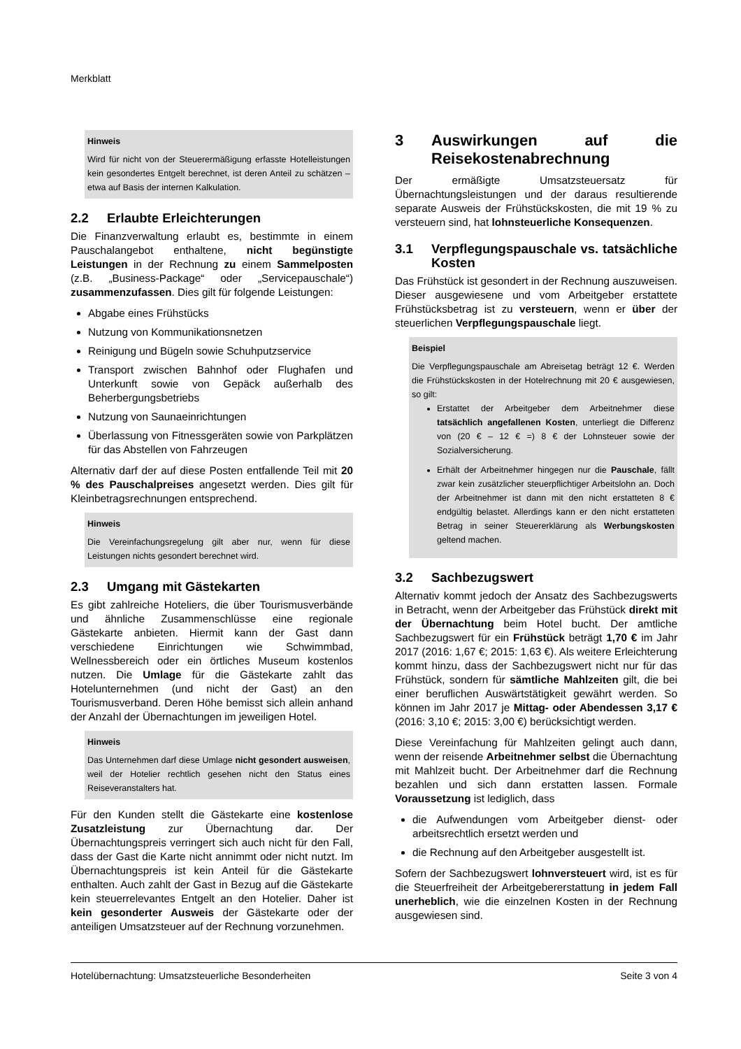Merkblatt
Hinweis
Wird für nicht von der Steuerermäßigung erfasste Hotelleistungen kein gesondertes Entgelt berechnet, ist deren Anteil zu schätzen – etwa auf Basis der internen Kalkulation.
2.2 Erlaubte Erleichterungen
Die Finanzverwaltung erlaubt es, bestimmte in einem Pauschalangebot enthaltene, nicht begünstigte Leistungen in der Rechnung zu einem Sammelposten (z.B. „Business-Package“ oder „Servicepauschale“) zusammenzufassen. Dies gilt für folgende Leistungen:
Abgabe eines Frühstücks
Nutzung von Kommunikationsnetzen
Reinigung und Bügeln sowie Schuhputzservice
Transport zwischen Bahnhof oder Flughafen und Unterkunft sowie von Gepäck außerhalb des Beherbergungsbetriebs
Nutzung von Saunaeinrichtungen
Überlassung von Fitnessgeräten sowie von Parkplätzen für das Abstellen von Fahrzeugen
Alternativ darf der auf diese Posten entfallende Teil mit 20 % des Pauschalpreises angesetzt werden. Dies gilt für Kleinbetragsrechnungen entsprechend.
Hinweis
Die Vereinfachungsregelung gilt aber nur, wenn für diese Leistungen nichts gesondert berechnet wird.
2.3 Umgang mit Gästekarten
Es gibt zahlreiche Hoteliers, die über Tourismusverbände und ähnliche Zusammenschlüsse eine regionale Gästekarte anbieten. Hiermit kann der Gast dann verschiedene Einrichtungen wie Schwimmbad, Wellnessbereich oder ein örtliches Museum kostenlos nutzen. Die Umlage für die Gästekarte zahlt das Hotelunternehmen (und nicht der Gast) an den Tourismusverband. Deren Höhe bemisst sich allein anhand der Anzahl der Übernachtungen im jeweiligen Hotel.
Hinweis
Das Unternehmen darf diese Umlage nicht gesondert ausweisen, weil der Hotelier rechtlich gesehen nicht den Status eines Reiseveranstalters hat.
Für den Kunden stellt die Gästekarte eine kostenlose Zusatzleistung zur Übernachtung dar. Der Übernachtungspreis verringert sich auch nicht für den Fall, dass der Gast die Karte nicht annimmt oder nicht nutzt. Im Übernachtungspreis ist kein Anteil für die Gästekarte enthalten. Auch zahlt der Gast in Bezug auf die Gästekarte kein steuerrelevantes Entgelt an den Hotelier. Daher ist kein gesonderter Ausweis der Gästekarte oder der anteiligen Umsatzsteuer auf der Rechnung vorzunehmen.
3 Auswirkungen auf die Reisekostenabrechnung
Der ermäßigte Umsatzsteuersatz für Übernachtungsleistungen und der daraus resultierende separate Ausweis der Frühstückskosten, die mit 19 % zu versteuern sind, hat lohnsteuerliche Konsequenzen.
3.1 Verpflegungspauschale vs. tatsächliche Kosten
Das Frühstück ist gesondert in der Rechnung auszuweisen. Dieser ausgewiesene und vom Arbeitgeber erstattete Frühstücksbetrag ist zu versteuern, wenn er über der steuerlichen Verpflegungspauschale liegt.
Beispiel
Die Verpflegungspauschale am Abreisetag beträgt 12 €. Werden die Frühstückskosten in der Hotelrechnung mit 20 € ausgewiesen, so gilt:
Erstattet der Arbeitgeber dem Arbeitnehmer diese tatsächlich angefallenen Kosten, unterliegt die Differenz von (20 € – 12 € =) 8 € der Lohnsteuer sowie der Sozialversicherung.
Erhält der Arbeitnehmer hingegen nur die Pauschale, fällt zwar kein zusätzlicher steuerpflichtiger Arbeitslohn an. Doch der Arbeitnehmer ist dann mit den nicht erstatteten 8 € endgültig belastet. Allerdings kann er den nicht erstatteten Betrag in seiner Steuererklärung als Werbungskosten geltend machen.
3.2 Sachbezugswert
Alternativ kommt jedoch der Ansatz des Sachbezugswerts in Betracht, wenn der Arbeitgeber das Frühstück direkt mit der Übernachtung beim Hotel bucht. Der amtliche Sachbezugswert für ein Frühstück beträgt 1,70 € im Jahr 2017 (2016: 1,67 €; 2015: 1,63 €). Als weitere Erleichterung kommt hinzu, dass der Sachbezugswert nicht nur für das Frühstück, sondern für sämtliche Mahlzeiten gilt, die bei einer beruflichen Auswärtstätigkeit gewährt werden. So können im Jahr 2017 je Mittag- oder Abendessen 3,17 € (2016: 3,10 €; 2015: 3,00 €) berücksichtigt werden.
Diese Vereinfachung für Mahlzeiten gelingt auch dann, wenn der reisende Arbeitnehmer selbst die Übernachtung mit Mahlzeit bucht. Der Arbeitnehmer darf die Rechnung bezahlen und sich dann erstatten lassen. Formale Voraussetzung ist lediglich, dass
die Aufwendungen vom Arbeitgeber dienst- oder arbeitsrechtlich ersetzt werden und
die Rechnung auf den Arbeitgeber ausgestellt ist.
Sofern der Sachbezugswert lohnversteuert wird, ist es für die Steuerfreiheit der Arbeitgebererstattung in jedem Fall unerheblich, wie die einzelnen Kosten in der Rechnung ausgewiesen sind.
Hotelübernachtung: Umsatzsteuerliche Besonderheiten Seite 3 von 4